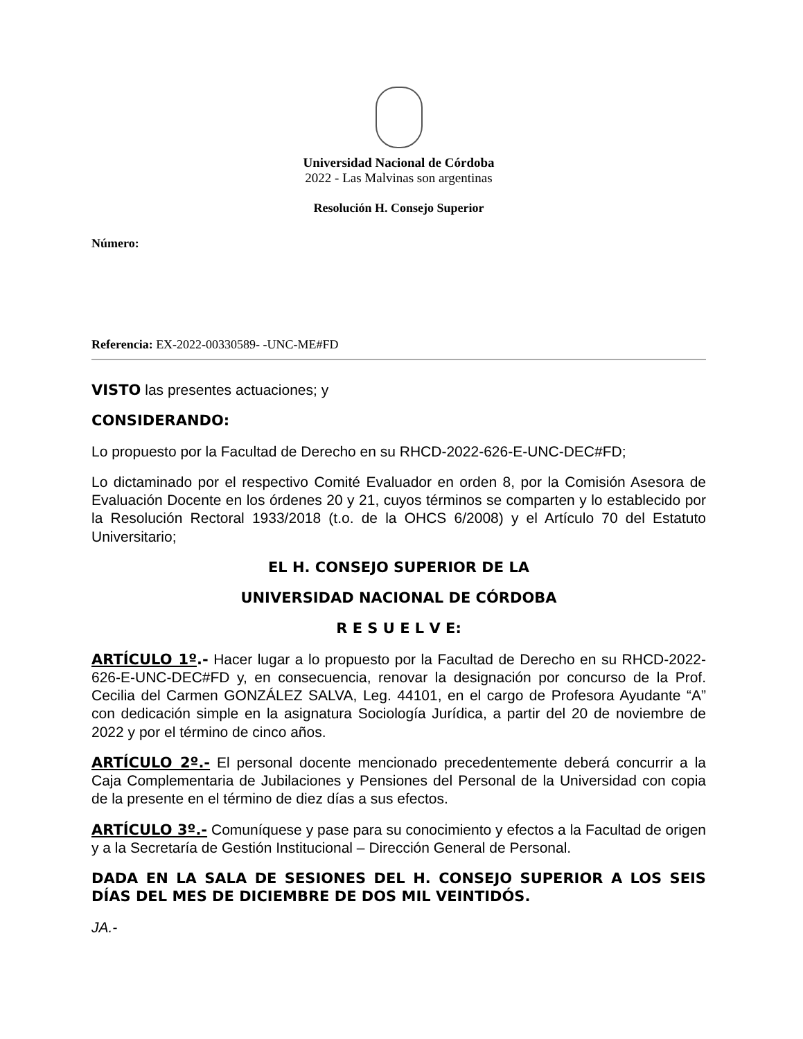Universidad Nacional de Córdoba
2022 - Las Malvinas son argentinas
Resolución H. Consejo Superior
Número:
Referencia: EX-2022-00330589- -UNC-ME#FD
VISTO las presentes actuaciones; y
CONSIDERANDO:
Lo propuesto por la Facultad de Derecho en su RHCD-2022-626-E-UNC-DEC#FD;
Lo dictaminado por el respectivo Comité Evaluador en orden 8, por la Comisión Asesora de Evaluación Docente en los órdenes 20 y 21, cuyos términos se comparten y lo establecido por la Resolución Rectoral 1933/2018 (t.o. de la OHCS 6/2008) y el Artículo 70 del Estatuto Universitario;
EL H. CONSEJO SUPERIOR DE LA
UNIVERSIDAD NACIONAL DE CÓRDOBA
R E S U E L V E:
ARTÍCULO 1º.- Hacer lugar a lo propuesto por la Facultad de Derecho en su RHCD-2022-626-E-UNC-DEC#FD y, en consecuencia, renovar la designación por concurso de la Prof. Cecilia del Carmen GONZÁLEZ SALVA, Leg. 44101, en el cargo de Profesora Ayudante “A” con dedicación simple en la asignatura Sociología Jurídica, a partir del 20 de noviembre de 2022 y por el término de cinco años.
ARTÍCULO 2º.- El personal docente mencionado precedentemente deberá concurrir a la Caja Complementaria de Jubilaciones y Pensiones del Personal de la Universidad con copia de la presente en el término de diez días a sus efectos.
ARTÍCULO 3º.- Comuníquese y pase para su conocimiento y efectos a la Facultad de origen y a la Secretaría de Gestión Institucional – Dirección General de Personal.
DADA EN LA SALA DE SESIONES DEL H. CONSEJO SUPERIOR A LOS SEIS DÍAS DEL MES DE DICIEMBRE DE DOS MIL VEINTIDÓS.
JA.-